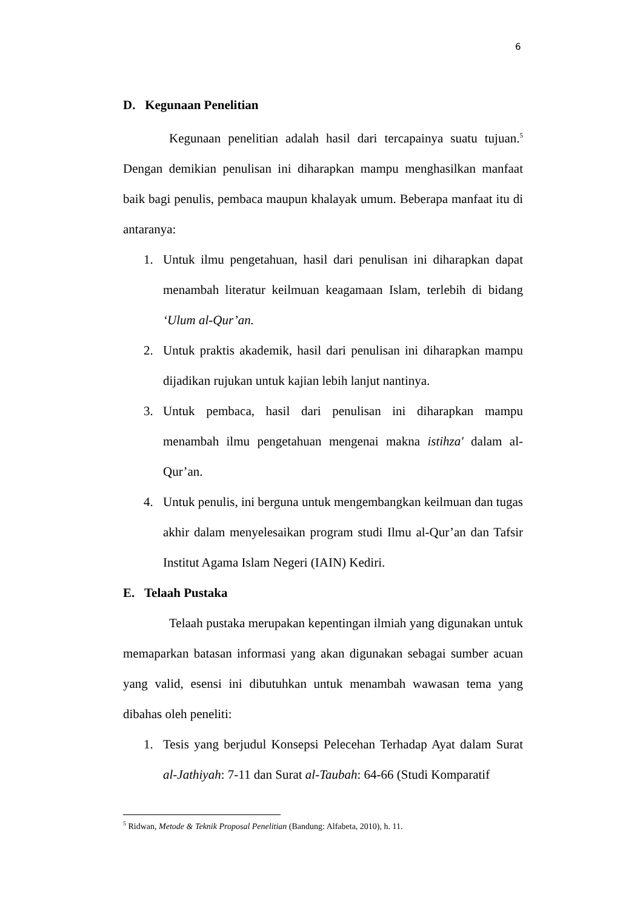6
D. Kegunaan Penelitian
Kegunaan penelitian adalah hasil dari tercapainya suatu tujuan.<sup>5</sup> Dengan demikian penulisan ini diharapkan mampu menghasilkan manfaat baik bagi penulis, pembaca maupun khalayak umum. Beberapa manfaat itu di antaranya:
1. Untuk ilmu pengetahuan, hasil dari penulisan ini diharapkan dapat menambah literatur keilmuan keagamaan Islam, terlebih di bidang ‘Ulum al-Qur’an.
2. Untuk praktis akademik, hasil dari penulisan ini diharapkan mampu dijadikan rujukan untuk kajian lebih lanjut nantinya.
3. Untuk pembaca, hasil dari penulisan ini diharapkan mampu menambah ilmu pengetahuan mengenai makna istihza' dalam al-Qur’an.
4. Untuk penulis, ini berguna untuk mengembangkan keilmuan dan tugas akhir dalam menyelesaikan program studi Ilmu al-Qur’an dan Tafsir Institut Agama Islam Negeri (IAIN) Kediri.
E. Telaah Pustaka
Telaah pustaka merupakan kepentingan ilmiah yang digunakan untuk memaparkan batasan informasi yang akan digunakan sebagai sumber acuan yang valid, esensi ini dibutuhkan untuk menambah wawasan tema yang dibahas oleh peneliti:
1. Tesis yang berjudul Konsepsi Pelecehan Terhadap Ayat dalam Surat al-Jathiyah: 7-11 dan Surat al-Taubah: 64-66 (Studi Komparatif
<sup>5</sup> Ridwan, Metode & Teknik Proposal Penelitian (Bandung: Alfabeta, 2010), h. 11.